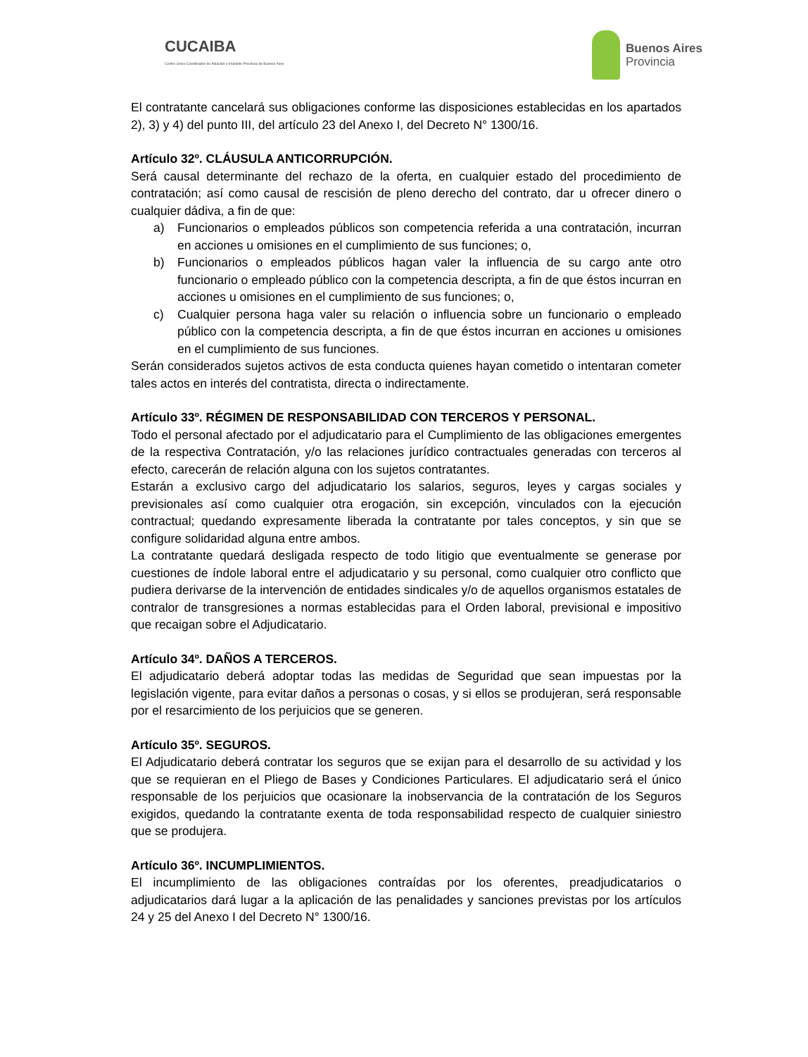CUCAIBA
Centro Único Coordinador de Ablación e Implante Provincia de Buenos Aires
Buenos Aires
Provincia
El contratante cancelará sus obligaciones conforme las disposiciones establecidas en los apartados 2), 3) y 4) del punto III, del artículo 23 del Anexo I, del Decreto N° 1300/16.
Artículo 32º. CLÁUSULA ANTICORRUPCIÓN.
Será causal determinante del rechazo de la oferta, en cualquier estado del procedimiento de contratación; así como causal de rescisión de pleno derecho del contrato, dar u ofrecer dinero o cualquier dádiva, a fin de que:
a) Funcionarios o empleados públicos son competencia referida a una contratación, incurran en acciones u omisiones en el cumplimiento de sus funciones; o,
b) Funcionarios o empleados públicos hagan valer la influencia de su cargo ante otro funcionario o empleado público con la competencia descripta, a fin de que éstos incurran en acciones u omisiones en el cumplimiento de sus funciones; o,
c) Cualquier persona haga valer su relación o influencia sobre un funcionario o empleado público con la competencia descripta, a fin de que éstos incurran en acciones u omisiones en el cumplimiento de sus funciones.
Serán considerados sujetos activos de esta conducta quienes hayan cometido o intentaran cometer tales actos en interés del contratista, directa o indirectamente.
Artículo 33º. RÉGIMEN DE RESPONSABILIDAD CON TERCEROS Y PERSONAL.
Todo el personal afectado por el adjudicatario para el Cumplimiento de las obligaciones emergentes de la respectiva Contratación, y/o las relaciones jurídico contractuales generadas con terceros al efecto, carecerán de relación alguna con los sujetos contratantes.
Estarán a exclusivo cargo del adjudicatario los salarios, seguros, leyes y cargas sociales y previsionales así como cualquier otra erogación, sin excepción, vinculados con la ejecución contractual; quedando expresamente liberada la contratante por tales conceptos, y sin que se configure solidaridad alguna entre ambos.
La contratante quedará desligada respecto de todo litigio que eventualmente se generase por cuestiones de índole laboral entre el adjudicatario y su personal, como cualquier otro conflicto que pudiera derivarse de la intervención de entidades sindicales y/o de aquellos organismos estatales de contralor de transgresiones a normas establecidas para el Orden laboral, previsional e impositivo que recaigan sobre el Adjudicatario.
Artículo 34º. DAÑOS A TERCEROS.
El adjudicatario deberá adoptar todas las medidas de Seguridad que sean impuestas por la legislación vigente, para evitar daños a personas o cosas, y si ellos se produjeran, será responsable por el resarcimiento de los perjuicios que se generen.
Artículo 35º. SEGUROS.
El Adjudicatario deberá contratar los seguros que se exijan para el desarrollo de su actividad y los que se requieran en el Pliego de Bases y Condiciones Particulares. El adjudicatario será el único responsable de los perjuicios que ocasionare la inobservancia de la contratación de los Seguros exigidos, quedando la contratante exenta de toda responsabilidad respecto de cualquier siniestro que se produjera.
Artículo 36º. INCUMPLIMIENTOS.
El incumplimiento de las obligaciones contraídas por los oferentes, preadjudicatarios o adjudicatarios dará lugar a la aplicación de las penalidades y sanciones previstas por los artículos 24 y 25 del Anexo I del Decreto N° 1300/16.